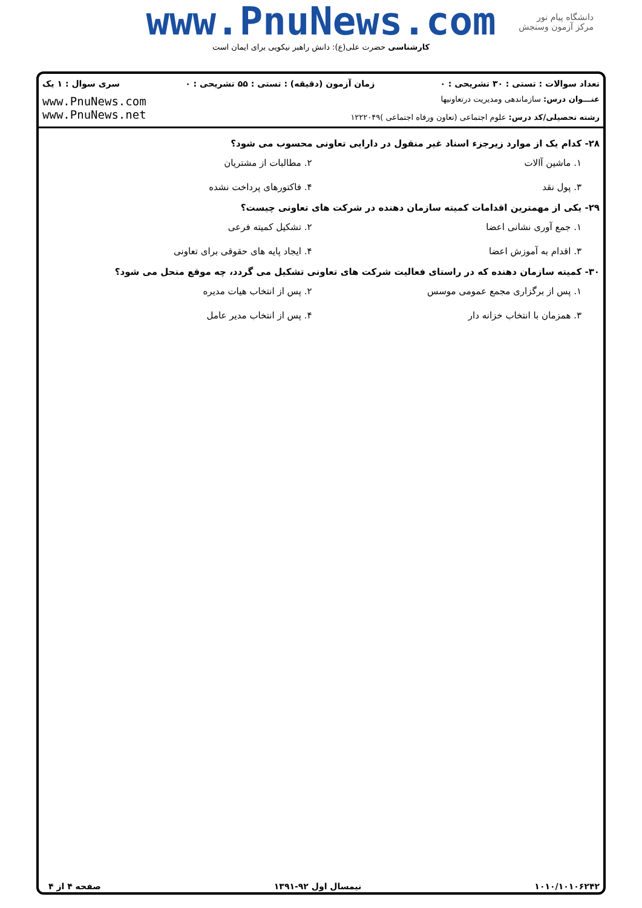www.PnuNews.com
کارشناسی حضرت علی(ع): دانش راهبر نیکویی برای ایمان است
دانشگاه پیام نور
مرکز آزمون وسنجش
تعداد سوالات : تستی : ۳۰ تشریحی : ۰ زمان آزمون (دقیقه) : تستی : ۵۵ تشریحی : ۰ سری سوال : ۱ یک
عنـــوان درس: سازماندهی ومدیریت درتعاونیها
رشته تحصیلی/کد درس: علوم اجتماعی (تعاون ورفاه اجتماعی )۱۲۲۲۰۴۹
www.PnuNews.com
www.PnuNews.net
۲۸- کدام یک از موارد زیرجزء اسناد غیر منقول در دارایی تعاونی محسوب می شود؟
۱. ماشین آالات
۲. مطالبات از مشتریان
۳. پول نقد
۴. فاکتورهای پرداخت نشده
۲۹- یکی از مهمترین اقدامات کمیته سازمان دهنده در شرکت های تعاونی چیست؟
۱. جمع آوری نشانی اعضا
۲. تشکیل کمیته فرعی
۳. اقدام به آموزش اعضا
۴. ایجاد پایه های حقوقی برای تعاونی
۳۰- کمیته سازمان دهنده که در راستای فعالیت شرکت های تعاونی تشکیل می گردد، چه موقع منحل می شود؟
۱. پس از برگزاری مجمع عمومی موسس
۲. پس از انتخاب هیات مدیره
۳. همزمان با انتخاب خزانه دار
۴. پس از انتخاب مدیر عامل
۱۰۱۰/۱۰۱۰۶۲۴۲ نیمسال اول ۹۲-۱۳۹۱ صفحه ۴ از ۴